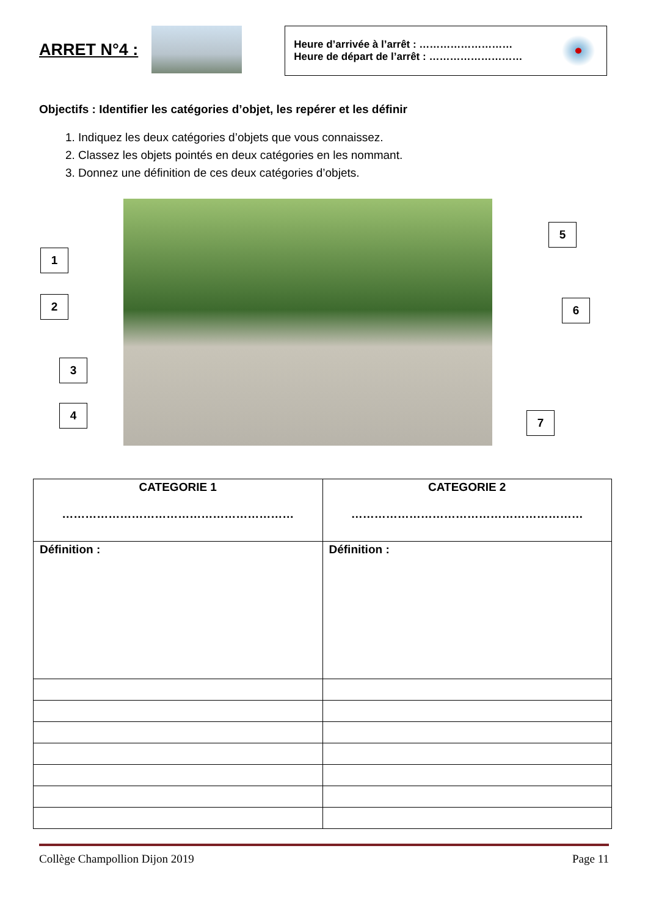ARRET N°4 :
Heure d’arrivée à l’arrêt : ………………………
Heure de départ de l’arrêt : ………………………
Objectifs : Identifier les catégories d’objet, les repérer et les définir
1. Indiquez les deux catégories d’objets que vous connaissez.
2. Classez les objets pointés en deux catégories en les nommant.
3. Donnez une définition de ces deux catégories d’objets.
1
2
3
4
5
6
7
| CATEGORIE 1 …………………………………………………… | CATEGORIE 2 …………………………………………………… |
| --- | --- |
| Définition : | Définition : |
Collège Champollion Dijon 2019 Page 11